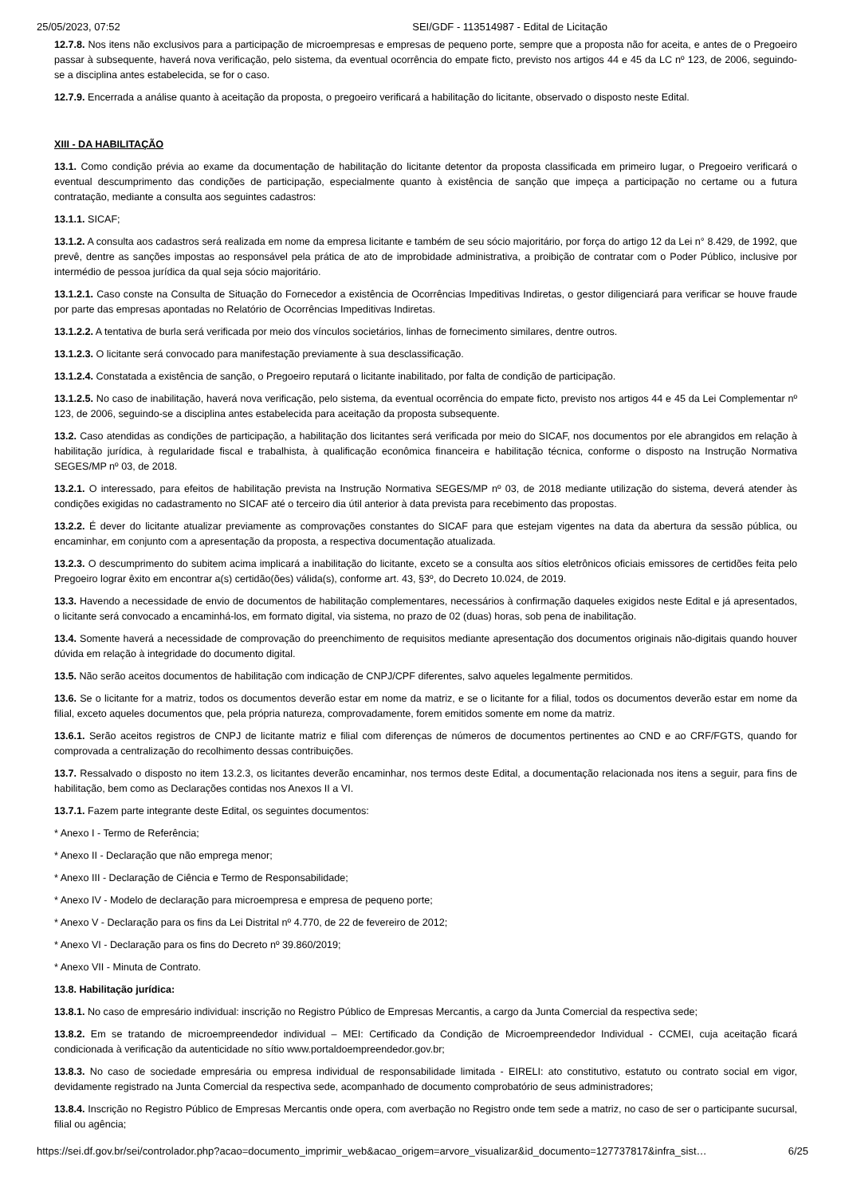25/05/2023, 07:52 SEI/GDF - 113514987 - Edital de Licitação
12.7.8. Nos itens não exclusivos para a participação de microempresas e empresas de pequeno porte, sempre que a proposta não for aceita, e antes de o Pregoeiro passar à subsequente, haverá nova verificação, pelo sistema, da eventual ocorrência do empate ficto, previsto nos artigos 44 e 45 da LC nº 123, de 2006, seguindo-se a disciplina antes estabelecida, se for o caso.
12.7.9. Encerrada a análise quanto à aceitação da proposta, o pregoeiro verificará a habilitação do licitante, observado o disposto neste Edital.
XIII - DA HABILITAÇÃO
13.1. Como condição prévia ao exame da documentação de habilitação do licitante detentor da proposta classificada em primeiro lugar, o Pregoeiro verificará o eventual descumprimento das condições de participação, especialmente quanto à existência de sanção que impeça a participação no certame ou a futura contratação, mediante a consulta aos seguintes cadastros:
13.1.1. SICAF;
13.1.2. A consulta aos cadastros será realizada em nome da empresa licitante e também de seu sócio majoritário, por força do artigo 12 da Lei n° 8.429, de 1992, que prevê, dentre as sanções impostas ao responsável pela prática de ato de improbidade administrativa, a proibição de contratar com o Poder Público, inclusive por intermédio de pessoa jurídica da qual seja sócio majoritário.
13.1.2.1. Caso conste na Consulta de Situação do Fornecedor a existência de Ocorrências Impeditivas Indiretas, o gestor diligenciará para verificar se houve fraude por parte das empresas apontadas no Relatório de Ocorrências Impeditivas Indiretas.
13.1.2.2. A tentativa de burla será verificada por meio dos vínculos societários, linhas de fornecimento similares, dentre outros.
13.1.2.3. O licitante será convocado para manifestação previamente à sua desclassificação.
13.1.2.4. Constatada a existência de sanção, o Pregoeiro reputará o licitante inabilitado, por falta de condição de participação.
13.1.2.5. No caso de inabilitação, haverá nova verificação, pelo sistema, da eventual ocorrência do empate ficto, previsto nos artigos 44 e 45 da Lei Complementar nº 123, de 2006, seguindo-se a disciplina antes estabelecida para aceitação da proposta subsequente.
13.2. Caso atendidas as condições de participação, a habilitação dos licitantes será verificada por meio do SICAF, nos documentos por ele abrangidos em relação à habilitação jurídica, à regularidade fiscal e trabalhista, à qualificação econômica financeira e habilitação técnica, conforme o disposto na Instrução Normativa SEGES/MP nº 03, de 2018.
13.2.1. O interessado, para efeitos de habilitação prevista na Instrução Normativa SEGES/MP nº 03, de 2018 mediante utilização do sistema, deverá atender às condições exigidas no cadastramento no SICAF até o terceiro dia útil anterior à data prevista para recebimento das propostas.
13.2.2. É dever do licitante atualizar previamente as comprovações constantes do SICAF para que estejam vigentes na data da abertura da sessão pública, ou encaminhar, em conjunto com a apresentação da proposta, a respectiva documentação atualizada.
13.2.3. O descumprimento do subitem acima implicará a inabilitação do licitante, exceto se a consulta aos sítios eletrônicos oficiais emissores de certidões feita pelo Pregoeiro lograr êxito em encontrar a(s) certidão(ões) válida(s), conforme art. 43, §3º, do Decreto 10.024, de 2019.
13.3. Havendo a necessidade de envio de documentos de habilitação complementares, necessários à confirmação daqueles exigidos neste Edital e já apresentados, o licitante será convocado a encaminhá-los, em formato digital, via sistema, no prazo de 02 (duas) horas, sob pena de inabilitação.
13.4. Somente haverá a necessidade de comprovação do preenchimento de requisitos mediante apresentação dos documentos originais não-digitais quando houver dúvida em relação à integridade do documento digital.
13.5. Não serão aceitos documentos de habilitação com indicação de CNPJ/CPF diferentes, salvo aqueles legalmente permitidos.
13.6. Se o licitante for a matriz, todos os documentos deverão estar em nome da matriz, e se o licitante for a filial, todos os documentos deverão estar em nome da filial, exceto aqueles documentos que, pela própria natureza, comprovadamente, forem emitidos somente em nome da matriz.
13.6.1. Serão aceitos registros de CNPJ de licitante matriz e filial com diferenças de números de documentos pertinentes ao CND e ao CRF/FGTS, quando for comprovada a centralização do recolhimento dessas contribuições.
13.7. Ressalvado o disposto no item 13.2.3, os licitantes deverão encaminhar, nos termos deste Edital, a documentação relacionada nos itens a seguir, para fins de habilitação, bem como as Declarações contidas nos Anexos II a VI.
13.7.1. Fazem parte integrante deste Edital, os seguintes documentos:
* Anexo I - Termo de Referência;
* Anexo II - Declaração que não emprega menor;
* Anexo III - Declaração de Ciência e Termo de Responsabilidade;
* Anexo IV - Modelo de declaração para microempresa e empresa de pequeno porte;
* Anexo V - Declaração para os fins da Lei Distrital nº 4.770, de 22 de fevereiro de 2012;
* Anexo VI - Declaração para os fins do Decreto nº 39.860/2019;
* Anexo VII - Minuta de Contrato.
13.8. Habilitação jurídica:
13.8.1. No caso de empresário individual: inscrição no Registro Público de Empresas Mercantis, a cargo da Junta Comercial da respectiva sede;
13.8.2. Em se tratando de microempreendedor individual – MEI: Certificado da Condição de Microempreendedor Individual - CCMEI, cuja aceitação ficará condicionada à verificação da autenticidade no sítio www.portaldoempreendedor.gov.br;
13.8.3. No caso de sociedade empresária ou empresa individual de responsabilidade limitada - EIRELI: ato constitutivo, estatuto ou contrato social em vigor, devidamente registrado na Junta Comercial da respectiva sede, acompanhado de documento comprobatório de seus administradores;
13.8.4. Inscrição no Registro Público de Empresas Mercantis onde opera, com averbação no Registro onde tem sede a matriz, no caso de ser o participante sucursal, filial ou agência;
https://sei.df.gov.br/sei/controlador.php?acao=documento_imprimir_web&acao_origem=arvore_visualizar&id_documento=127737817&infra_sist… 6/25